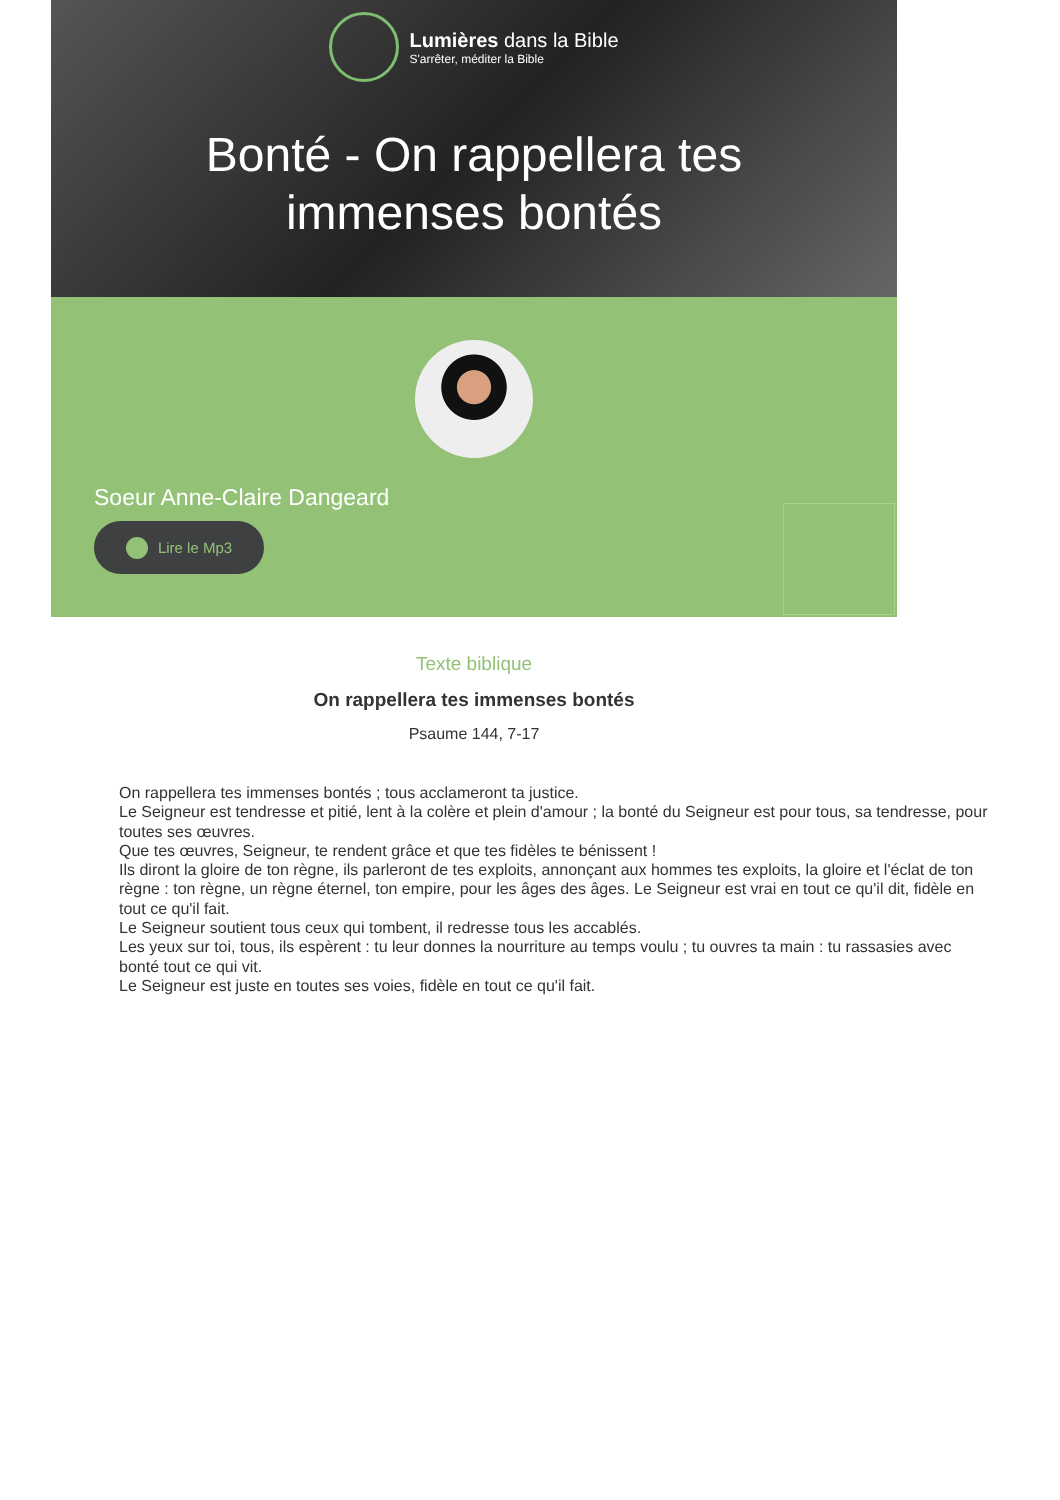Lumières dans la Bible
S'arrêter, méditer la Bible
Bonté - On rappellera tes immenses bontés
Soeur Anne-Claire Dangeard
Lire le Mp3
Texte biblique
On rappellera tes immenses bontés
Psaume 144, 7-17
On rappellera tes immenses bontés ; tous acclameront ta justice.
Le Seigneur est tendresse et pitié, lent à la colère et plein d'amour ; la bonté du Seigneur est pour tous, sa tendresse, pour toutes ses œuvres.
Que tes œuvres, Seigneur, te rendent grâce et que tes fidèles te bénissent !
Ils diront la gloire de ton règne, ils parleront de tes exploits, annonçant aux hommes tes exploits, la gloire et l'éclat de ton règne : ton règne, un règne éternel, ton empire, pour les âges des âges. Le Seigneur est vrai en tout ce qu'il dit, fidèle en tout ce qu'il fait.
Le Seigneur soutient tous ceux qui tombent, il redresse tous les accablés.
Les yeux sur toi, tous, ils espèrent : tu leur donnes la nourriture au temps voulu ; tu ouvres ta main : tu rassasies avec bonté tout ce qui vit.
Le Seigneur est juste en toutes ses voies, fidèle en tout ce qu'il fait.